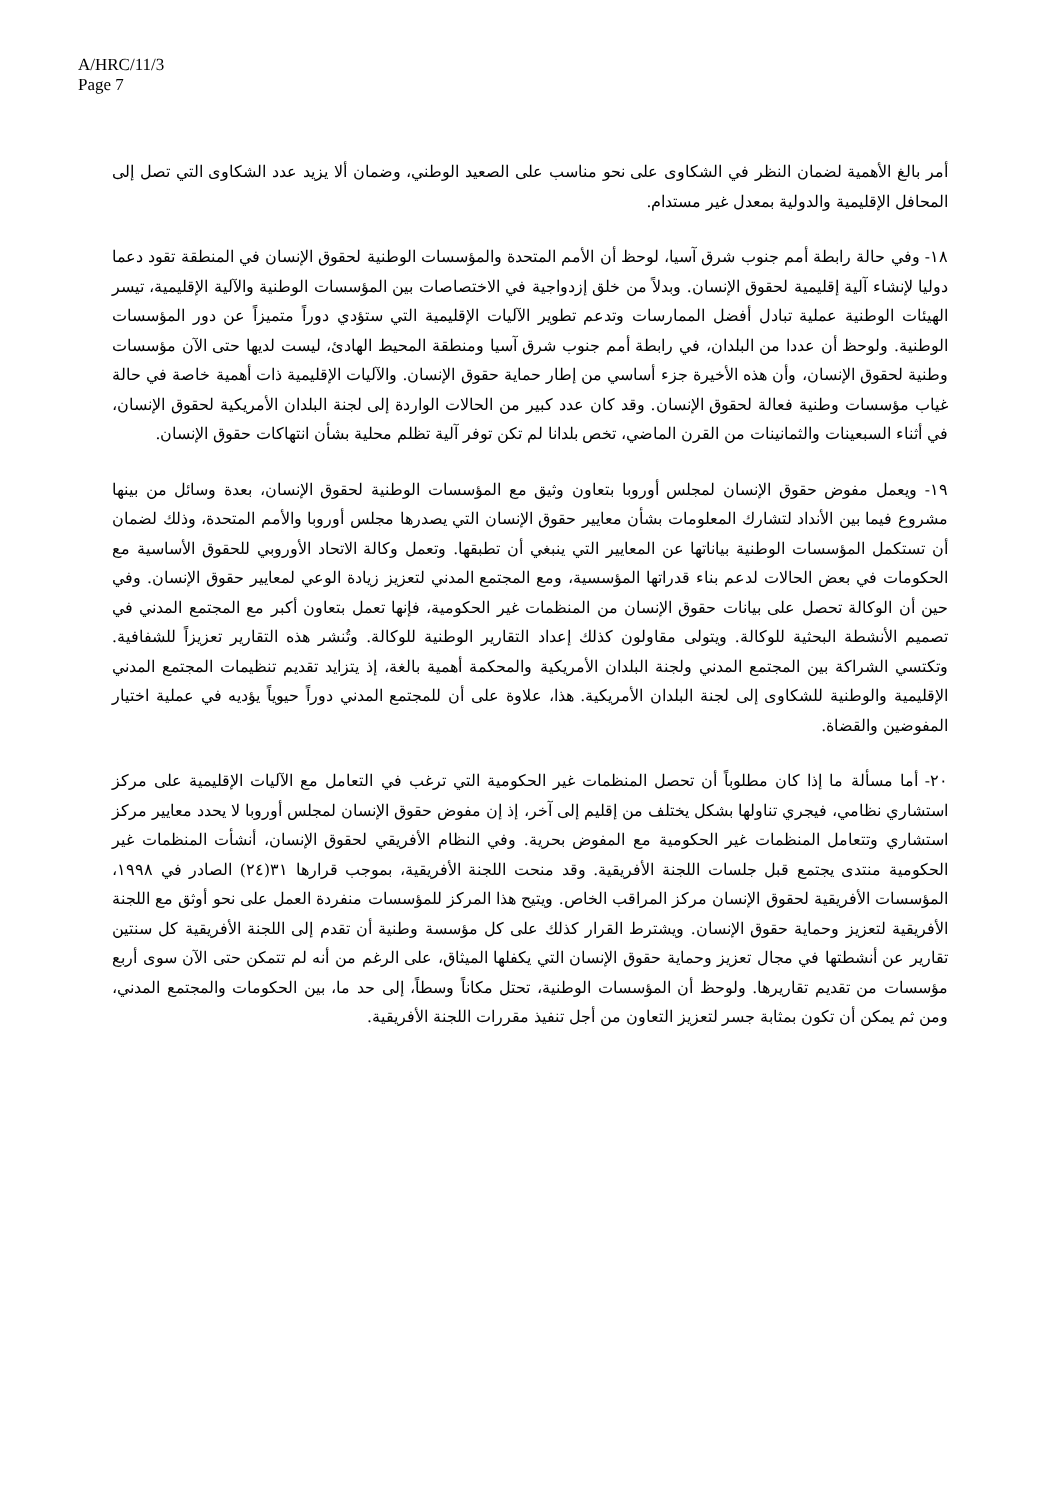A/HRC/11/3
Page 7
أمر بالغ الأهمية لضمان النظر في الشكاوى على نحو مناسب على الصعيد الوطني، وضمان ألا يزيد عدد الشكاوى التي تصل إلى المحافل الإقليمية والدولية بمعدل غير مستدام.
١٨- وفي حالة رابطة أمم جنوب شرق آسيا، لوحظ أن الأمم المتحدة والمؤسسات الوطنية لحقوق الإنسان في المنطقة تقود دعما دوليا لإنشاء آلية إقليمية لحقوق الإنسان. وبدلاً من خلق إزدواجية في الاختصاصات بين المؤسسات الوطنية والآلية الإقليمية، تيسر الهيئات الوطنية عملية تبادل أفضل الممارسات وتدعم تطوير الآليات الإقليمية التي ستؤدي دوراً متميزاً عن دور المؤسسات الوطنية. ولوحظ أن عددا من البلدان، في رابطة أمم جنوب شرق آسيا ومنطقة المحيط الهادئ، ليست لديها حتى الآن مؤسسات وطنية لحقوق الإنسان، وأن هذه الأخيرة جزء أساسي من إطار حماية حقوق الإنسان. والآليات الإقليمية ذات أهمية خاصة في حالة غياب مؤسسات وطنية فعالة لحقوق الإنسان. وقد كان عدد كبير من الحالات الواردة إلى لجنة البلدان الأمريكية لحقوق الإنسان، في أثناء السبعينات والثمانينات من القرن الماضي، تخص بلدانا لم تكن توفر آلية تظلم محلية بشأن انتهاكات حقوق الإنسان.
١٩- ويعمل مفوض حقوق الإنسان لمجلس أوروبا بتعاون وثيق مع المؤسسات الوطنية لحقوق الإنسان، بعدة وسائل من بينها مشروع فيما بين الأنداد لتشارك المعلومات بشأن معايير حقوق الإنسان التي يصدرها مجلس أوروبا والأمم المتحدة، وذلك لضمان أن تستكمل المؤسسات الوطنية بياناتها عن المعايير التي ينبغي أن تطبقها. وتعمل وكالة الاتحاد الأوروبي للحقوق الأساسية مع الحكومات في بعض الحالات لدعم بناء قدراتها المؤسسية، ومع المجتمع المدني لتعزيز زيادة الوعي لمعايير حقوق الإنسان. وفي حين أن الوكالة تحصل على بيانات حقوق الإنسان من المنظمات غير الحكومية، فإنها تعمل بتعاون أكبر مع المجتمع المدني في تصميم الأنشطة البحثية للوكالة. ويتولى مقاولون كذلك إعداد التقارير الوطنية للوكالة. وتُنشر هذه التقارير تعزيزاً للشفافية. وتكتسي الشراكة بين المجتمع المدني ولجنة البلدان الأمريكية والمحكمة أهمية بالغة، إذ يتزايد تقديم تنظيمات المجتمع المدني الإقليمية والوطنية للشكاوى إلى لجنة البلدان الأمريكية. هذا، علاوة على أن للمجتمع المدني دوراً حيوياً يؤديه في عملية اختيار المفوضين والقضاة.
٢٠- أما مسألة ما إذا كان مطلوباً أن تحصل المنظمات غير الحكومية التي ترغب في التعامل مع الآليات الإقليمية على مركز استشاري نظامي، فيجري تناولها بشكل يختلف من إقليم إلى آخر، إذ إن مفوض حقوق الإنسان لمجلس أوروبا لا يحدد معايير مركز استشاري وتتعامل المنظمات غير الحكومية مع المفوض بحرية. وفي النظام الأفريقي لحقوق الإنسان، أنشأت المنظمات غير الحكومية منتدى يجتمع قبل جلسات اللجنة الأفريقية. وقد منحت اللجنة الأفريقية، بموجب قرارها ٣١(٢٤) الصادر في ١٩٩٨، المؤسسات الأفريقية لحقوق الإنسان مركز المراقب الخاص. ويتيح هذا المركز للمؤسسات منفردة العمل على نحو أوثق مع اللجنة الأفريقية لتعزيز وحماية حقوق الإنسان. ويشترط القرار كذلك على كل مؤسسة وطنية أن تقدم إلى اللجنة الأفريقية كل سنتين تقارير عن أنشطتها في مجال تعزيز وحماية حقوق الإنسان التي يكفلها الميثاق، على الرغم من أنه لم تتمكن حتى الآن سوى أربع مؤسسات من تقديم تقاريرها. ولوحظ أن المؤسسات الوطنية، تحتل مكاناً وسطاً، إلى حد ما، بين الحكومات والمجتمع المدني، ومن ثم يمكن أن تكون بمثابة جسر لتعزيز التعاون من أجل تنفيذ مقررات اللجنة الأفريقية.